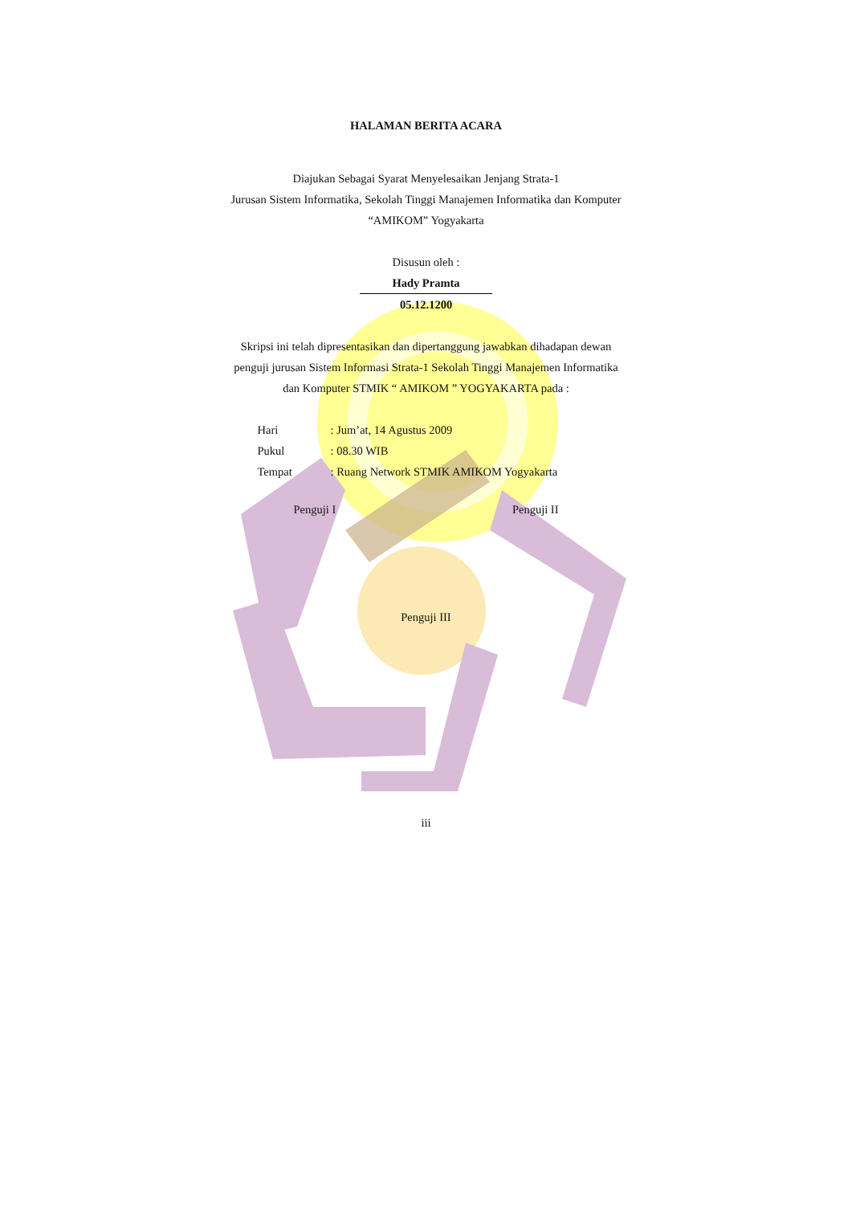HALAMAN BERITA ACARA
Diajukan Sebagai Syarat Menyelesaikan Jenjang Strata-1
Jurusan Sistem Informatika, Sekolah Tinggi Manajemen Informatika dan Komputer
“AMIKOM” Yogyakarta
Disusun oleh :
Hady Pramta
05.12.1200
Skripsi ini telah dipresentasikan dan dipertanggung jawabkan dihadapan dewan
penguji jurusan Sistem Informasi Strata-1 Sekolah Tinggi Manajemen Informatika
dan Komputer STMIK “ AMIKOM ” YOGYAKARTA pada :
Hari : Jum’at, 14 Agustus 2009
Pukul : 08.30 WIB
Tempat : Ruang Network STMIK AMIKOM Yogyakarta
Penguji I Penguji II
Penguji III
iii